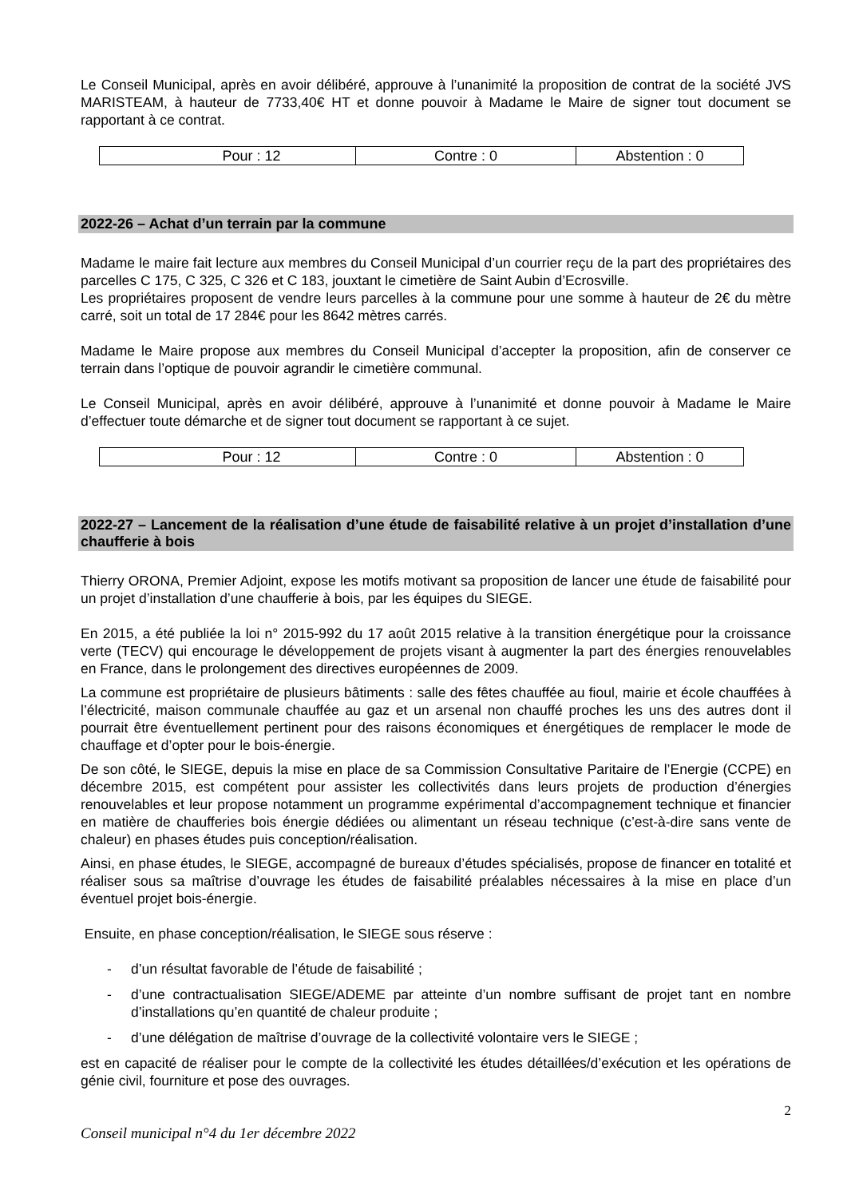Le Conseil Municipal, après en avoir délibéré, approuve à l’unanimité la proposition de contrat de la société JVS MARISTEAM, à hauteur de 7733,40€ HT et donne pouvoir à Madame le Maire de signer tout document se rapportant à ce contrat.
| Pour : 12 | Contre : 0 | Abstention : 0 |
2022-26 – Achat d’un terrain par la commune
Madame le maire fait lecture aux membres du Conseil Municipal d’un courrier reçu de la part des propriétaires des parcelles C 175, C 325, C 326 et C 183, jouxtant le cimetière de Saint Aubin d’Ecrosville.
Les propriétaires proposent de vendre leurs parcelles à la commune pour une somme à hauteur de 2€ du mètre carré, soit un total de 17 284€ pour les 8642 mètres carrés.
Madame le Maire propose aux membres du Conseil Municipal d’accepter la proposition, afin de conserver ce terrain dans l’optique de pouvoir agrandir le cimetière communal.
Le Conseil Municipal, après en avoir délibéré, approuve à l’unanimité et donne pouvoir à Madame le Maire d’effectuer toute démarche et de signer tout document se rapportant à ce sujet.
| Pour : 12 | Contre : 0 | Abstention : 0 |
2022-27 – Lancement de la réalisation d’une étude de faisabilité relative à un projet d’installation d’une chaufferie à bois
Thierry ORONA, Premier Adjoint, expose les motifs motivant sa proposition de lancer une étude de faisabilité pour un projet d’installation d’une chaufferie à bois, par les équipes du SIEGE.
En 2015, a été publiée la loi n° 2015-992 du 17 août 2015 relative à la transition énergétique pour la croissance verte (TECV) qui encourage le développement de projets visant à augmenter la part des énergies renouvelables en France, dans le prolongement des directives européennes de 2009.
La commune est propriétaire de plusieurs bâtiments : salle des fêtes chauffée au fioul, mairie et école chauffées à l’électricité, maison communale chauffée au gaz et un arsenal non chauffé proches les uns des autres dont il pourrait être éventuellement pertinent pour des raisons économiques et énergétiques de remplacer le mode de chauffage et d’opter pour le bois-énergie.
De son côté, le SIEGE, depuis la mise en place de sa Commission Consultative Paritaire de l’Energie (CCPE) en décembre 2015, est compétent pour assister les collectivités dans leurs projets de production d’énergies renouvelables et leur propose notamment un programme expérimental d’accompagnement technique et financier en matière de chaufferies bois énergie dédiées ou alimentant un réseau technique (c’est-à-dire sans vente de chaleur) en phases études puis conception/réalisation.
Ainsi, en phase études, le SIEGE, accompagné de bureaux d’études spécialisés, propose de financer en totalité et réaliser sous sa maîtrise d’ouvrage les études de faisabilité préalables nécessaires à la mise en place d’un éventuel projet bois-énergie.
Ensuite, en phase conception/réalisation, le SIEGE sous réserve :
- d’un résultat favorable de l’étude de faisabilité ;
- d’une contractualisation SIEGE/ADEME par atteinte d’un nombre suffisant de projet tant en nombre d’installations qu’en quantité de chaleur produite ;
- d’une délégation de maîtrise d’ouvrage de la collectivité volontaire vers le SIEGE ;
est en capacité de réaliser pour le compte de la collectivité les études détaillées/d’exécution et les opérations de génie civil, fourniture et pose des ouvrages.
2
Conseil municipal n°4 du 1er décembre 2022